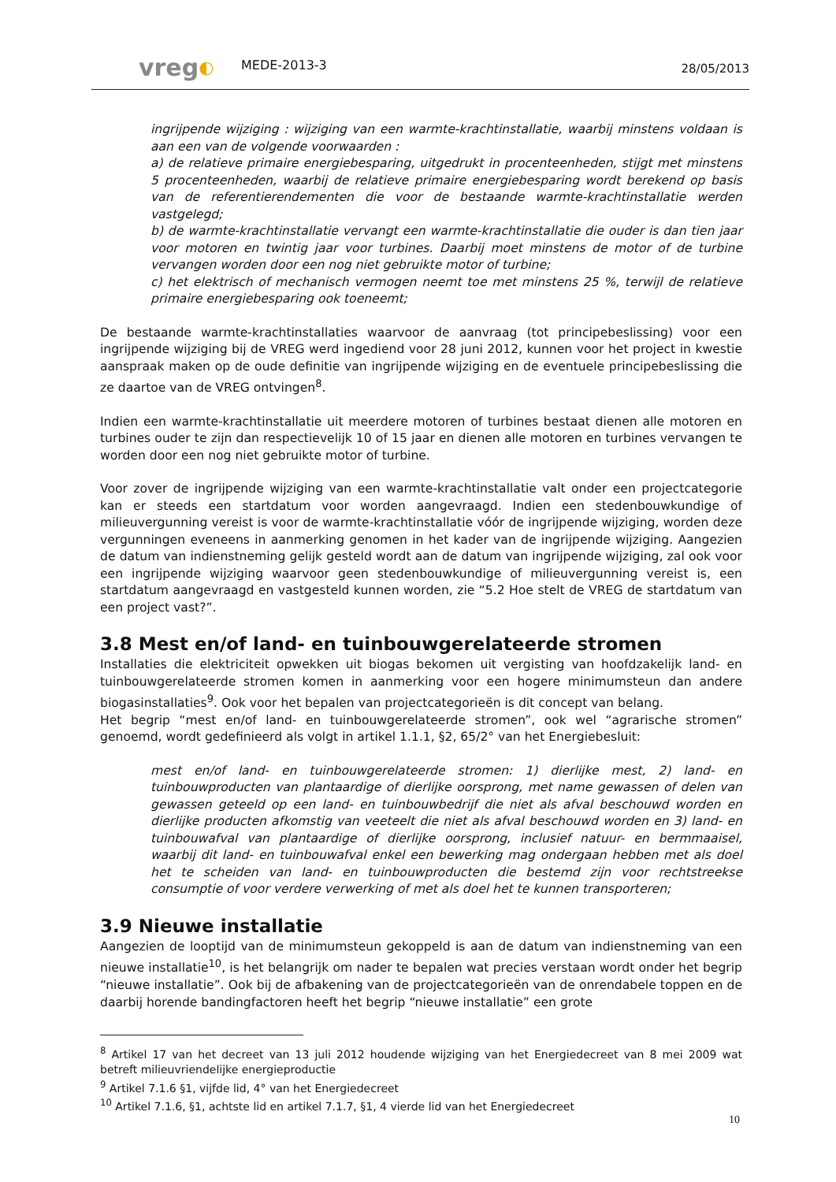vreg◐
MEDE-2013-3
28/05/2013
ingrijpende wijziging : wijziging van een warmte-krachtinstallatie, waarbij minstens voldaan is aan een van de volgende voorwaarden :
a) de relatieve primaire energiebesparing, uitgedrukt in procenteenheden, stijgt met minstens 5 procenteenheden, waarbij de relatieve primaire energiebesparing wordt berekend op basis van de referentierendementen die voor de bestaande warmte-krachtinstallatie werden vastgelegd;
b) de warmte-krachtinstallatie vervangt een warmte-krachtinstallatie die ouder is dan tien jaar voor motoren en twintig jaar voor turbines. Daarbij moet minstens de motor of de turbine vervangen worden door een nog niet gebruikte motor of turbine;
c) het elektrisch of mechanisch vermogen neemt toe met minstens 25 %, terwijl de relatieve primaire energiebesparing ook toeneemt;
De bestaande warmte-krachtinstallaties waarvoor de aanvraag (tot principebeslissing) voor een ingrijpende wijziging bij de VREG werd ingediend voor 28 juni 2012, kunnen voor het project in kwestie aanspraak maken op de oude definitie van ingrijpende wijziging en de eventuele principebeslissing die ze daartoe van de VREG ontvingen<sup>8</sup>.
Indien een warmte-krachtinstallatie uit meerdere motoren of turbines bestaat dienen alle motoren en turbines ouder te zijn dan respectievelijk 10 of 15 jaar en dienen alle motoren en turbines vervangen te worden door een nog niet gebruikte motor of turbine.
Voor zover de ingrijpende wijziging van een warmte-krachtinstallatie valt onder een projectcategorie kan er steeds een startdatum voor worden aangevraagd. Indien een stedenbouwkundige of milieuvergunning vereist is voor de warmte-krachtinstallatie vóór de ingrijpende wijziging, worden deze vergunningen eveneens in aanmerking genomen in het kader van de ingrijpende wijziging. Aangezien de datum van indienstneming gelijk gesteld wordt aan de datum van ingrijpende wijziging, zal ook voor een ingrijpende wijziging waarvoor geen stedenbouwkundige of milieuvergunning vereist is, een startdatum aangevraagd en vastgesteld kunnen worden, zie “5.2 Hoe stelt de VREG de startdatum van een project vast?”.
3.8 Mest en/of land- en tuinbouwgerelateerde stromen
Installaties die elektriciteit opwekken uit biogas bekomen uit vergisting van hoofdzakelijk land- en tuinbouwgerelateerde stromen komen in aanmerking voor een hogere minimumsteun dan andere biogasinstallaties<sup>9</sup>. Ook voor het bepalen van projectcategorieën is dit concept van belang.
Het begrip “mest en/of land- en tuinbouwgerelateerde stromen”, ook wel “agrarische stromen” genoemd, wordt gedefinieerd als volgt in artikel 1.1.1, §2, 65/2° van het Energiebesluit:
mest en/of land- en tuinbouwgerelateerde stromen: 1) dierlijke mest, 2) land- en tuinbouwproducten van plantaardige of dierlijke oorsprong, met name gewassen of delen van gewassen geteeld op een land- en tuinbouwbedrijf die niet als afval beschouwd worden en dierlijke producten afkomstig van veeteelt die niet als afval beschouwd worden en 3) land- en tuinbouwafval van plantaardige of dierlijke oorsprong, inclusief natuur- en bermmaaisel, waarbij dit land- en tuinbouwafval enkel een bewerking mag ondergaan hebben met als doel het te scheiden van land- en tuinbouwproducten die bestemd zijn voor rechtstreekse consumptie of voor verdere verwerking of met als doel het te kunnen transporteren;
3.9 Nieuwe installatie
Aangezien de looptijd van de minimumsteun gekoppeld is aan de datum van indienstneming van een nieuwe installatie<sup>10</sup>, is het belangrijk om nader te bepalen wat precies verstaan wordt onder het begrip “nieuwe installatie”. Ook bij de afbakening van de projectcategorieën van de onrendabele toppen en de daarbij horende bandingfactoren heeft het begrip “nieuwe installatie” een grote
<sup>8</sup> Artikel 17 van het decreet van 13 juli 2012 houdende wijziging van het Energiedecreet van 8 mei 2009 wat betreft milieuvriendelijke energieproductie
<sup>9</sup> Artikel 7.1.6 §1, vijfde lid, 4° van het Energiedecreet
<sup>10</sup> Artikel 7.1.6, §1, achtste lid en artikel 7.1.7, §1, 4 vierde lid van het Energiedecreet
10